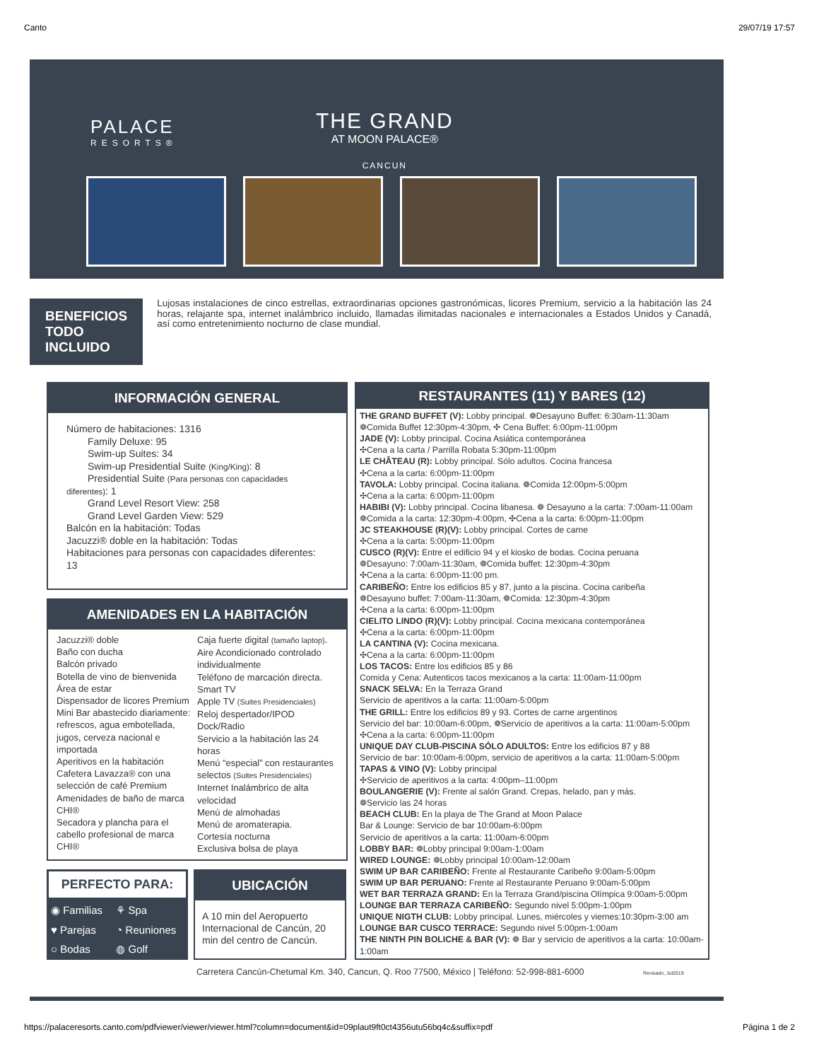Canto 29/07/19 17:57
PALACE
RESORTS®
THE GRAND
AT MOON PALACE®
CANCUN
BENEFICIOS TODO INCLUIDO
Lujosas instalaciones de cinco estrellas, extraordinarias opciones gastronómicas, licores Premium, servicio a la habitación las 24 horas, relajante spa, internet inalámbrico incluido, llamadas ilimitadas nacionales e internacionales a Estados Unidos y Canadá, así como entretenimiento nocturno de clase mundial.
INFORMACIÓN GENERAL
Número de habitaciones: 1316
Family Deluxe: 95
Swim-up Suites: 34
Swim-up Presidential Suite (King/King): 8
Presidential Suite (Para personas con capacidades diferentes): 1
Grand Level Resort View: 258
Grand Level Garden View: 529
Balcón en la habitación: Todas
Jacuzzi® doble en la habitación: Todas
Habitaciones para personas con capacidades diferentes: 13
AMENIDADES EN LA HABITACIÓN
Jacuzzi® doble
Baño con ducha
Balcón privado
Botella de vino de bienvenida
Área de estar
Dispensador de licores Premium
Mini Bar abastecido diariamente: refrescos, agua embotellada, jugos, cerveza nacional e importada
Aperitivos en la habitación
Cafetera Lavazza® con una selección de café Premium
Amenidades de baño de marca CHI®
Secadora y plancha para el cabello profesional de marca CHI®
Caja fuerte digital (tamaño laptop).
Aire Acondicionado controlado individualmente
Teléfono de marcación directa.
Smart TV
Apple TV (Suites Presidenciales)
Reloj despertador/IPOD Dock/Radio
Servicio a la habitación las 24 horas
Menú “especial” con restaurantes selectos (Suites Presidenciales)
Internet Inalámbrico de alta velocidad
Menú de almohadas
Menú de aromaterapia.
Cortesía nocturna
Exclusiva bolsa de playa
PERFECTO PARA:
| ◉ Familias | ⚘ Spa |
| ♥ Parejas | ◔ Reuniones |
| ○ Bodas | ◍ Golf |
UBICACIÓN
A 10 min del Aeropuerto Internacional de Cancún, 20 min del centro de Cancún.
RESTAURANTES (11) Y BARES (12)
THE GRAND BUFFET (V): Lobby principal. ❁Desayuno Buffet: 6:30am-11:30am
❁Comida Buffet 12:30pm-4:30pm, ✣ Cena Buffet: 6:00pm-11:00pm
JADE (V): Lobby principal. Cocina Asiática contemporánea
✣Cena a la carta / Parrilla Robata 5:30pm-11:00pm
LE CHÂTEAU (R): Lobby principal. Sólo adultos. Cocina francesa
✣Cena a la carta: 6:00pm-11:00pm
TAVOLA: Lobby principal. Cocina italiana. ❁Comida 12:00pm-5:00pm
✣Cena a la carta: 6:00pm-11:00pm
HABIBI (V): Lobby principal. Cocina libanesa. ❁ Desayuno a la carta: 7:00am-11:00am
❁Comida a la carta: 12:30pm-4:00pm, ✣Cena a la carta: 6:00pm-11:00pm
JC STEAKHOUSE (R)(V): Lobby principal. Cortes de carne
✣Cena a la carta: 5:00pm-11:00pm
CUSCO (R)(V): Entre el edificio 94 y el kiosko de bodas. Cocina peruana
❁Desayuno: 7:00am-11:30am, ❁Comida buffet: 12:30pm-4:30pm
✣Cena a la carta: 6:00pm-11:00 pm.
CARIBEÑO: Entre los edificios 85 y 87, junto a la piscina. Cocina caribeña
❁Desayuno buffet: 7:00am-11:30am, ❁Comida: 12:30pm-4:30pm
✣Cena a la carta: 6:00pm-11:00pm
CIELITO LINDO (R)(V): Lobby principal. Cocina mexicana contemporánea
✣Cena a la carta: 6:00pm-11:00pm
LA CANTINA (V): Cocina mexicana.
✣Cena a la carta: 6:00pm-11:00pm
LOS TACOS: Entre los edificios 85 y 86
Comida y Cena: Autenticos tacos mexicanos a la carta: 11:00am-11:00pm
SNACK SELVA: En la Terraza Grand
Servicio de aperitivos a la carta: 11:00am-5:00pm
THE GRILL: Entre los edificios 89 y 93. Cortes de carne argentinos
Servicio del bar: 10:00am-6:00pm, ❁Servicio de aperitivos a la carta: 11:00am-5:00pm
✣Cena a la carta: 6:00pm-11:00pm
UNIQUE DAY CLUB-PISCINA SÓLO ADULTOS: Entre los edificios 87 y 88
Servicio de bar: 10:00am-6:00pm, servicio de aperitivos a la carta: 11:00am-5:00pm
TAPAS & VINO (V): Lobby principal
✣Servicio de aperitivos a la carta: 4:00pm–11:00pm
BOULANGERIE (V): Frente al salón Grand. Crepas, helado, pan y más.
❁Servicio las 24 horas
BEACH CLUB: En la playa de The Grand at Moon Palace
Bar & Lounge: Servicio de bar 10:00am-6:00pm
Servicio de aperitivos a la carta: 11:00am-6:00pm
LOBBY BAR: ❁Lobby principal 9:00am-1:00am
WIRED LOUNGE: ❁Lobby principal 10:00am-12:00am
SWIM UP BAR CARIBEÑO: Frente al Restaurante Caribeño 9:00am-5:00pm
SWIM UP BAR PERUANO: Frente al Restaurante Peruano 9:00am-5:00pm
WET BAR TERRAZA GRAND: En la Terraza Grand/piscina Olímpica 9:00am-5:00pm
LOUNGE BAR TERRAZA CARIBEÑO: Segundo nivel 5:00pm-1:00pm
UNIQUE NIGTH CLUB: Lobby principal. Lunes, miércoles y viernes:10:30pm-3:00 am
LOUNGE BAR CUSCO TERRACE: Segundo nivel 5:00pm-1:00am
THE NINTH PIN BOLICHE & BAR (V): ❁ Bar y servicio de aperitivos a la carta: 10:00am-1:00am
Carretera Cancún-Chetumal Km. 340, Cancun, Q. Roo 77500, México | Teléfono: 52-998-881-6000 Revisado, Jul2019
https://palaceresorts.canto.com/pdfviewer/viewer/viewer.html?column=document&id=09plaut9ft0ct4356utu56bq4c&suffix=pdf Página 1 de 2